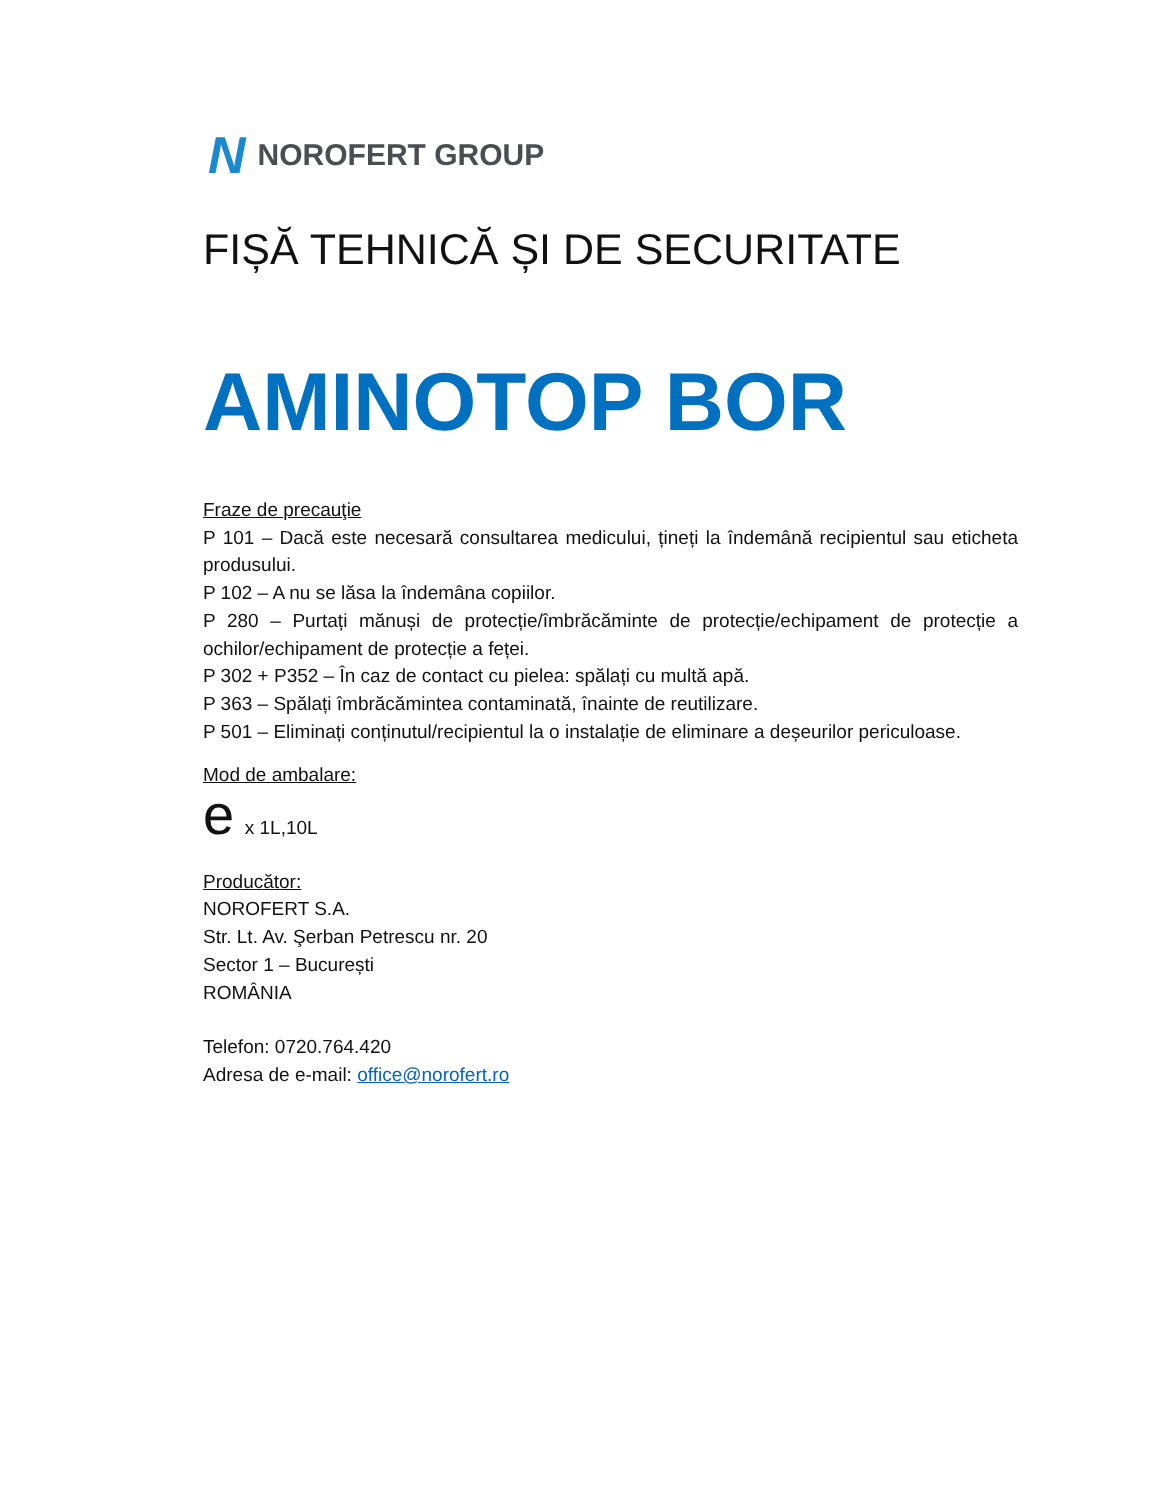N NOROFERT GROUP
FIȘĂ TEHNICĂ ȘI DE SECURITATE
AMINOTOP BOR
Fraze de precauţie
P 101 – Dacă este necesară consultarea medicului, țineți la îndemână recipientul sau eticheta produsului.
P 102 – A nu se lăsa la îndemâna copiilor.
P 280 – Purtați mănuși de protecție/îmbrăcăminte de protecție/echipament de protecție a ochilor/echipament de protecție a feței.
P 302 + P352 – În caz de contact cu pielea: spălați cu multă apă.
P 363 – Spălați îmbrăcămintea contaminată, înainte de reutilizare.
P 501 – Eliminați conținutul/recipientul la o instalație de eliminare a deșeurilor periculoase.
Mod de ambalare:
e x 1L,10L
Producător:
NOROFERT S.A.
Str. Lt. Av. Şerban Petrescu nr. 20
Sector 1 – București
ROMÂNIA
Telefon: 0720.764.420
Adresa de e-mail: office@norofert.ro